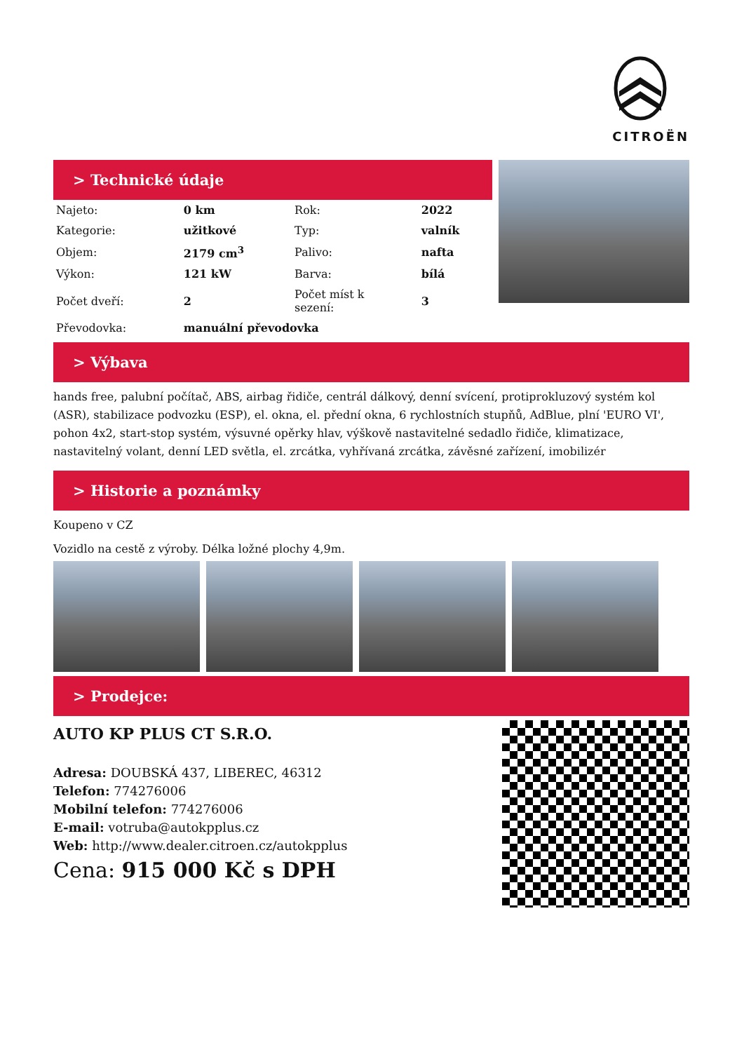CITROËN
> Technické údaje
| Najeto: | 0 km | Rok: | 2022 |
| Kategorie: | užitkové | Typ: | valník |
| Objem: | 2179 cm<sup>3</sup> | Palivo: | nafta |
| Výkon: | 121 kW | Barva: | bílá |
| Počet dveří: | 2 | Počet míst k sezení: | 3 |
| Převodovka: | manuální převodovka | | |
> Výbava
hands free, palubní počítač, ABS, airbag řidiče, centrál dálkový, denní svícení, protiprokluzový systém kol (ASR), stabilizace podvozku (ESP), el. okna, el. přední okna, 6 rychlostních stupňů, AdBlue, plní 'EURO VI', pohon 4x2, start-stop systém, výsuvné opěrky hlav, výškově nastavitelné sedadlo řidiče, klimatizace, nastavitelný volant, denní LED světla, el. zrcátka, vyhřívaná zrcátka, závěsné zařízení, imobilizér
> Historie a poznámky
Koupeno v CZ
Vozidlo na cestě z výroby. Délka ložné plochy 4,9m.
> Prodejce:
AUTO KP PLUS CT S.R.O.
Adresa: DOUBSKÁ 437, LIBEREC, 46312
Telefon: 774276006
Mobilní telefon: 774276006
E-mail: votruba@autokpplus.cz
Web: http://www.dealer.citroen.cz/autokpplus
Cena: 915 000 Kč s DPH